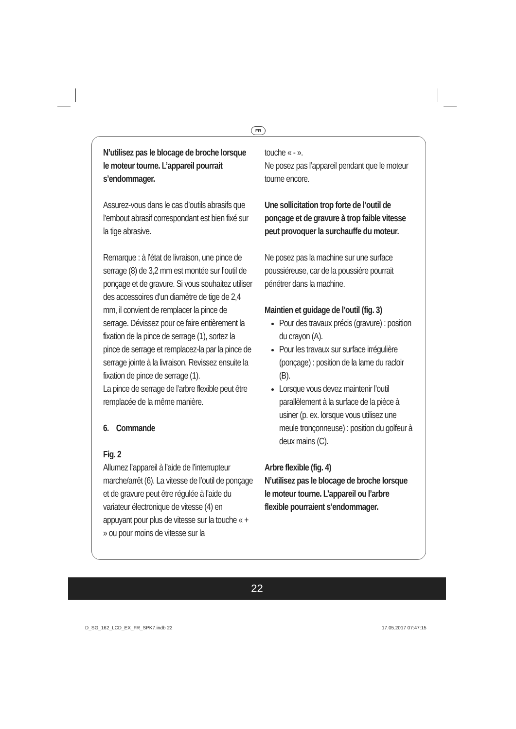FR
N’utilisez pas le blocage de broche lorsque le moteur tourne. L’appareil pourrait s’endommager.
Assurez-vous dans le cas d’outils abrasifs que l’embout abrasif correspondant est bien fixé sur la tige abrasive.
Remarque : à l’état de livraison, une pince de serrage (8) de 3,2 mm est montée sur l’outil de ponçage et de gravure. Si vous souhaitez utiliser des accessoires d’un diamètre de tige de 2,4 mm, il convient de remplacer la pince de serrage. Dévissez pour ce faire entièrement la fixation de la pince de serrage (1), sortez la pince de serrage et remplacez-la par la pince de serrage jointe à la livraison. Revissez ensuite la fixation de pince de serrage (1).
La pince de serrage de l’arbre flexible peut être remplacée de la même manière.
6. Commande
Fig. 2
Allumez l’appareil à l’aide de l’interrupteur marche/arrêt (6). La vitesse de l’outil de ponçage et de gravure peut être régulée à l’aide du variateur électronique de vitesse (4) en appuyant pour plus de vitesse sur la touche « + » ou pour moins de vitesse sur la
touche « - ».
Ne posez pas l’appareil pendant que le moteur tourne encore.
Une sollicitation trop forte de l’outil de ponçage et de gravure à trop faible vitesse peut provoquer la surchauffe du moteur.
Ne posez pas la machine sur une surface poussiéreuse, car de la poussière pourrait pénétrer dans la machine.
Maintien et guidage de l’outil (fig. 3)
Pour des travaux précis (gravure) : position du crayon (A).
Pour les travaux sur surface irrégulière (ponçage) : position de la lame du racloir (B).
Lorsque vous devez maintenir l’outil parallèlement à la surface de la pièce à usiner (p. ex. lorsque vous utilisez une meule tronçonneuse) : position du golfeur à deux mains (C).
Arbre flexible (fig. 4)
N’utilisez pas le blocage de broche lorsque le moteur tourne. L’appareil ou l’arbre flexible pourraient s’endommager.
22
D_SG_162_LCD_EX_FR_SPK7.indb 22
17.05.2017 07:47:15